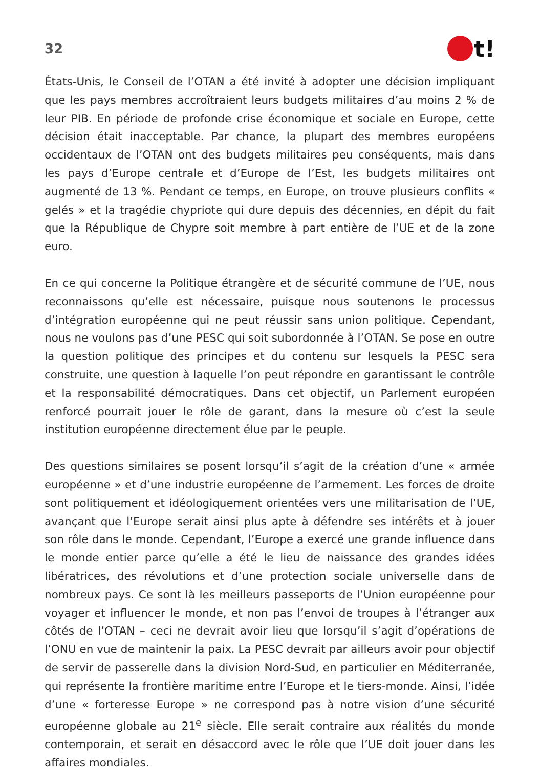32
t!
États-Unis, le Conseil de l’OTAN a été invité à adopter une décision impliquant que les pays membres accroîtraient leurs budgets militaires d’au moins 2 % de leur PIB. En période de profonde crise économique et sociale en Europe, cette décision était inacceptable. Par chance, la plupart des membres européens occidentaux de l’OTAN ont des budgets militaires peu conséquents, mais dans les pays d’Europe centrale et d’Europe de l’Est, les budgets militaires ont augmenté de 13 %. Pendant ce temps, en Europe, on trouve plusieurs conflits « gelés » et la tragédie chypriote qui dure depuis des décennies, en dépit du fait que la République de Chypre soit membre à part entière de l’UE et de la zone euro.
En ce qui concerne la Politique étrangère et de sécurité commune de l’UE, nous reconnaissons qu’elle est nécessaire, puisque nous soutenons le processus d’intégration européenne qui ne peut réussir sans union politique. Cependant, nous ne voulons pas d’une PESC qui soit subordonnée à l’OTAN. Se pose en outre la question politique des principes et du contenu sur lesquels la PESC sera construite, une question à laquelle l’on peut répondre en garantissant le contrôle et la responsabilité démocratiques. Dans cet objectif, un Parlement européen renforcé pourrait jouer le rôle de garant, dans la mesure où c’est la seule institution européenne directement élue par le peuple.
Des questions similaires se posent lorsqu’il s’agit de la création d’une « armée européenne » et d’une industrie européenne de l’armement. Les forces de droite sont politiquement et idéologiquement orientées vers une militarisation de l’UE, avançant que l’Europe serait ainsi plus apte à défendre ses intérêts et à jouer son rôle dans le monde. Cependant, l’Europe a exercé une grande influence dans le monde entier parce qu’elle a été le lieu de naissance des grandes idées libératrices, des révolutions et d’une protection sociale universelle dans de nombreux pays. Ce sont là les meilleurs passeports de l’Union européenne pour voyager et influencer le monde, et non pas l’envoi de troupes à l’étranger aux côtés de l’OTAN – ceci ne devrait avoir lieu que lorsqu’il s’agit d’opérations de l’ONU en vue de maintenir la paix. La PESC devrait par ailleurs avoir pour objectif de servir de passerelle dans la division Nord-Sud, en particulier en Méditerranée, qui représente la frontière maritime entre l’Europe et le tiers-monde. Ainsi, l’idée d’une « forteresse Europe » ne correspond pas à notre vision d’une sécurité européenne globale au 21<sup>e</sup> siècle. Elle serait contraire aux réalités du monde contemporain, et serait en désaccord avec le rôle que l’UE doit jouer dans les affaires mondiales.